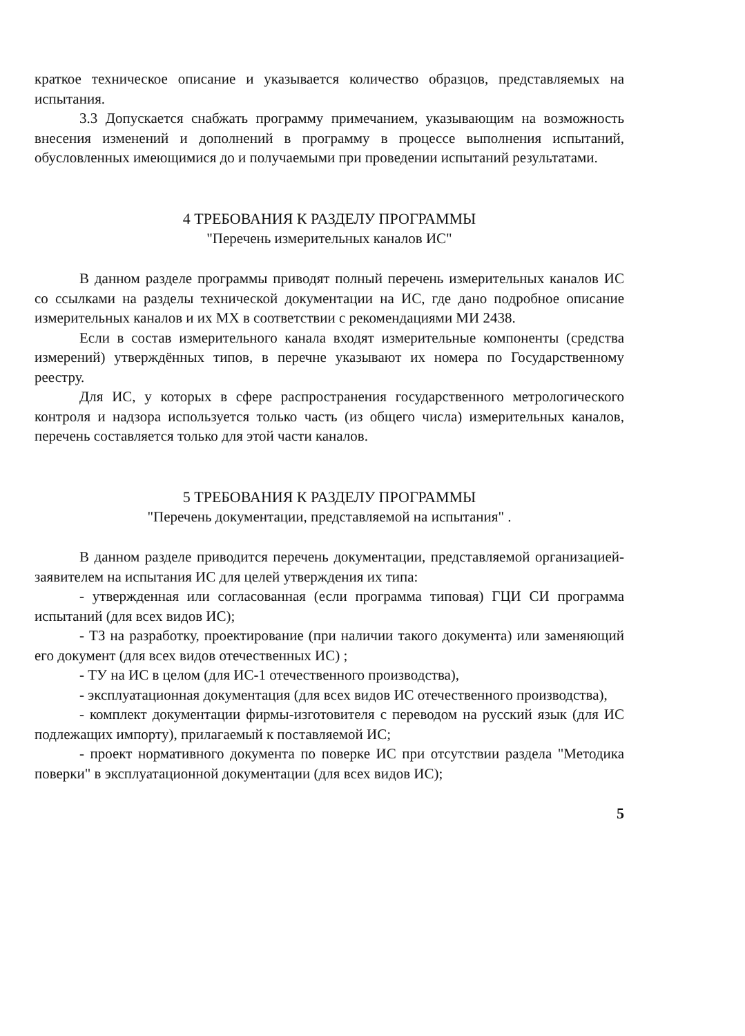краткое техническое описание и указывается количество образцов, представляемых на испытания.
3.3 Допускается снабжать программу примечанием, указывающим на возможность внесения изменений и дополнений в программу в процессе выполнения испытаний, обусловленных имеющимися до и получаемыми при проведении испытаний результатами.
4 ТРЕБОВАНИЯ К РАЗДЕЛУ ПРОГРАММЫ
"Перечень измерительных каналов ИС"
В данном разделе программы приводят полный перечень измерительных каналов ИС со ссылками на разделы технической документации на ИС, где дано подробное описание измерительных каналов и их МХ в соответствии с рекомендациями МИ 2438.
Если в состав измерительного канала входят измерительные компоненты (средства измерений) утверждённых типов, в перечне указывают их номера по Государственному реестру.
Для ИС, у которых в сфере распространения государственного метрологического контроля и надзора используется только часть (из общего числа) измерительных каналов, перечень составляется только для этой части каналов.
5 ТРЕБОВАНИЯ К РАЗДЕЛУ ПРОГРАММЫ
"Перечень документации, представляемой на испытания" .
В данном разделе приводится перечень документации, представляемой организацией-заявителем на испытания ИС для целей утверждения их типа:
- утвержденная или согласованная (если программа типовая) ГЦИ СИ программа испытаний (для всех видов ИС);
- ТЗ на разработку, проектирование (при наличии такого документа) или заменяющий его документ (для всех видов отечественных ИС) ;
- ТУ на ИС в целом (для ИС-1 отечественного производства),
- эксплуатационная документация (для всех видов ИС отечественного производства),
- комплект документации фирмы-изготовителя с переводом на русский язык (для ИС подлежащих импорту), прилагаемый к поставляемой ИС;
- проект нормативного документа по поверке ИС при отсутствии раздела "Методика поверки" в эксплуатационной документации (для всех видов ИС);
5